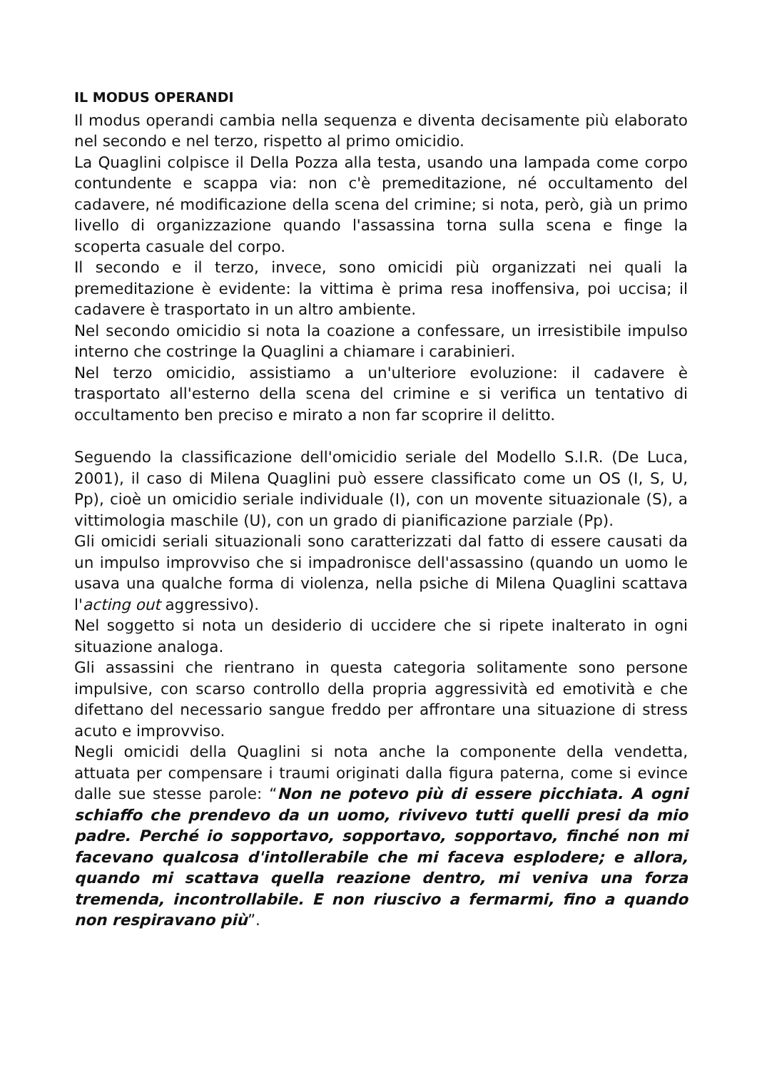IL MODUS OPERANDI
Il modus operandi cambia nella sequenza e diventa decisamente più elaborato nel secondo e nel terzo, rispetto al primo omicidio.
La Quaglini colpisce il Della Pozza alla testa, usando una lampada come corpo contundente e scappa via: non c'è premeditazione, né occultamento del cadavere, né modificazione della scena del crimine; si nota, però, già un primo livello di organizzazione quando l'assassina torna sulla scena e finge la scoperta casuale del corpo.
Il secondo e il terzo, invece, sono omicidi più organizzati nei quali la premeditazione è evidente: la vittima è prima resa inoffensiva, poi uccisa; il cadavere è trasportato in un altro ambiente.
Nel secondo omicidio si nota la coazione a confessare, un irresistibile impulso interno che costringe la Quaglini a chiamare i carabinieri.
Nel terzo omicidio, assistiamo a un'ulteriore evoluzione: il cadavere è trasportato all'esterno della scena del crimine e si verifica un tentativo di occultamento ben preciso e mirato a non far scoprire il delitto.
Seguendo la classificazione dell'omicidio seriale del Modello S.I.R. (De Luca, 2001), il caso di Milena Quaglini può essere classificato come un OS (I, S, U, Pp), cioè un omicidio seriale individuale (I), con un movente situazionale (S), a vittimologia maschile (U), con un grado di pianificazione parziale (Pp).
Gli omicidi seriali situazionali sono caratterizzati dal fatto di essere causati da un impulso improvviso che si impadronisce dell'assassino (quando un uomo le usava una qualche forma di violenza, nella psiche di Milena Quaglini scattava l'acting out aggressivo).
Nel soggetto si nota un desiderio di uccidere che si ripete inalterato in ogni situazione analoga.
Gli assassini che rientrano in questa categoria solitamente sono persone impulsive, con scarso controllo della propria aggressività ed emotività e che difettano del necessario sangue freddo per affrontare una situazione di stress acuto e improvviso.
Negli omicidi della Quaglini si nota anche la componente della vendetta, attuata per compensare i traumi originati dalla figura paterna, come si evince dalle sue stesse parole: “Non ne potevo più di essere picchiata. A ogni schiaffo che prendevo da un uomo, rivivevo tutti quelli presi da mio padre. Perché io sopportavo, sopportavo, sopportavo, finché non mi facevano qualcosa d'intollerabile che mi faceva esplodere; e allora, quando mi scattava quella reazione dentro, mi veniva una forza tremenda, incontrollabile. E non riuscivo a fermarmi, fino a quando non respiravano più”.